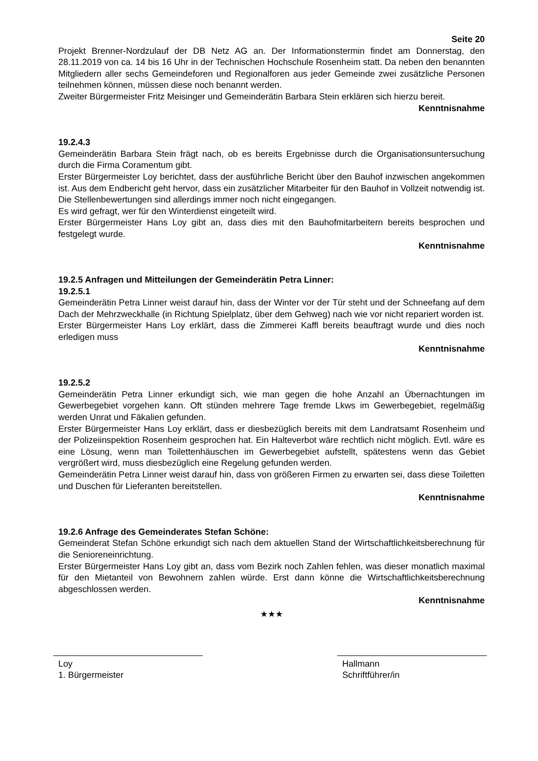Seite 20
Projekt Brenner-Nordzulauf der DB Netz AG an. Der Informationstermin findet am Donnerstag, den 28.11.2019 von ca. 14 bis 16 Uhr in der Technischen Hochschule Rosenheim statt. Da neben den benannten Mitgliedern aller sechs Gemeindeforen und Regionalforen aus jeder Gemeinde zwei zusätzliche Personen teilnehmen können, müssen diese noch benannt werden.
Zweiter Bürgermeister Fritz Meisinger und Gemeinderätin Barbara Stein erklären sich hierzu bereit.
Kenntnisnahme
19.2.4.3
Gemeinderätin Barbara Stein frägt nach, ob es bereits Ergebnisse durch die Organisationsuntersuchung durch die Firma Coramentum gibt.
Erster Bürgermeister Loy berichtet, dass der ausführliche Bericht über den Bauhof inzwischen angekommen ist. Aus dem Endbericht geht hervor, dass ein zusätzlicher Mitarbeiter für den Bauhof in Vollzeit notwendig ist. Die Stellenbewertungen sind allerdings immer noch nicht eingegangen.
Es wird gefragt, wer für den Winterdienst eingeteilt wird.
Erster Bürgermeister Hans Loy gibt an, dass dies mit den Bauhofmitarbeitern bereits besprochen und festgelegt wurde.
Kenntnisnahme
19.2.5 Anfragen und Mitteilungen der Gemeinderätin Petra Linner:
19.2.5.1
Gemeinderätin Petra Linner weist darauf hin, dass der Winter vor der Tür steht und der Schneefang auf dem Dach der Mehrzweckhalle (in Richtung Spielplatz, über dem Gehweg) nach wie vor nicht repariert worden ist.
Erster Bürgermeister Hans Loy erklärt, dass die Zimmerei Kaffl bereits beauftragt wurde und dies noch erledigen muss
Kenntnisnahme
19.2.5.2
Gemeinderätin Petra Linner erkundigt sich, wie man gegen die hohe Anzahl an Übernachtungen im Gewerbegebiet vorgehen kann. Oft stünden mehrere Tage fremde Lkws im Gewerbegebiet, regelmäßig werden Unrat und Fäkalien gefunden.
Erster Bürgermeister Hans Loy erklärt, dass er diesbezüglich bereits mit dem Landratsamt Rosenheim und der Polizeiinspektion Rosenheim gesprochen hat. Ein Halteverbot wäre rechtlich nicht möglich. Evtl. wäre es eine Lösung, wenn man Toilettenhäuschen im Gewerbegebiet aufstellt, spätestens wenn das Gebiet vergrößert wird, muss diesbezüglich eine Regelung gefunden werden.
Gemeinderätin Petra Linner weist darauf hin, dass von größeren Firmen zu erwarten sei, dass diese Toiletten und Duschen für Lieferanten bereitstellen.
Kenntnisnahme
19.2.6 Anfrage des Gemeinderates Stefan Schöne:
Gemeinderat Stefan Schöne erkundigt sich nach dem aktuellen Stand der Wirtschaftlichkeitsberechnung für die Senioreneinrichtung.
Erster Bürgermeister Hans Loy gibt an, dass vom Bezirk noch Zahlen fehlen, was dieser monatlich maximal für den Mietanteil von Bewohnern zahlen würde. Erst dann könne die Wirtschaftlichkeitsberechnung abgeschlossen werden.
Kenntnisnahme
★★★
Loy
1. Bürgermeister
Hallmann
Schriftführer/in